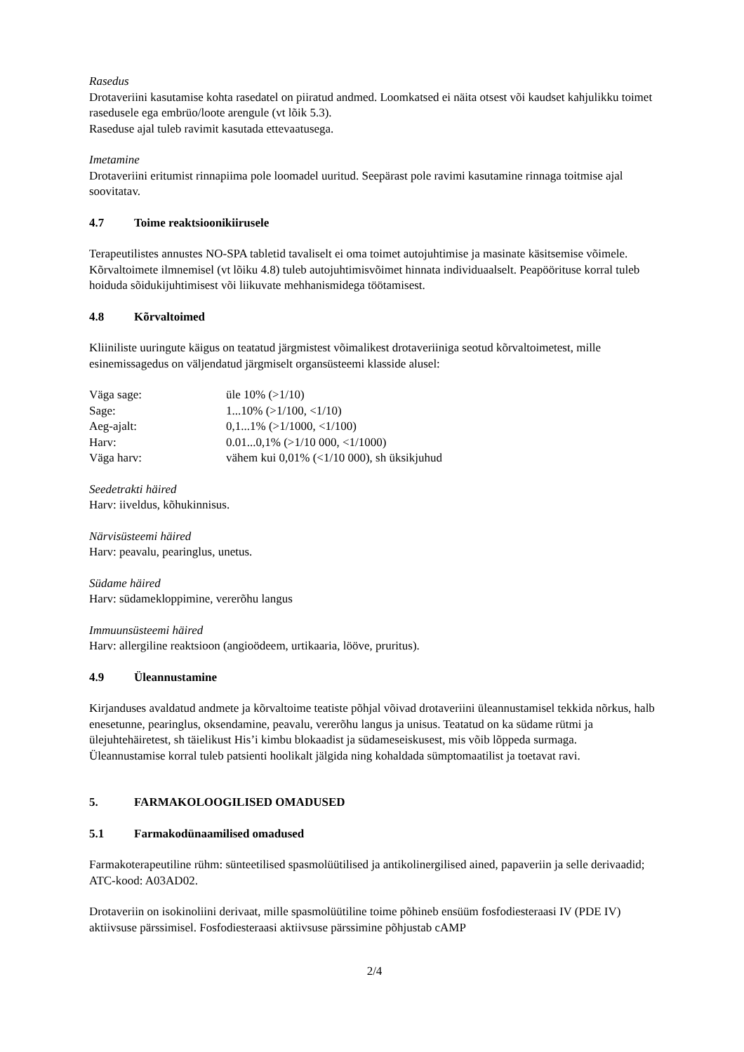Rasedus
Drotaveriini kasutamise kohta rasedatel on piiratud andmed. Loomkatsed ei näita otsest või kaudset kahjulikku toimet rasedusele ega embrüo/loote arengule (vt lõik 5.3).
Raseduse ajal tuleb ravimit kasutada ettevaatusega.
Imetamine
Drotaveriini eritumist rinnapiima pole loomadel uuritud. Seepärast pole ravimi kasutamine rinnaga toitmise ajal soovitatav.
4.7 Toime reaktsioonikiirusele
Terapeutilistes annustes NO-SPA tabletid tavaliselt ei oma toimet autojuhtimise ja masinate käsitsemise võimele. Kõrvaltoimete ilmnemisel (vt lõiku 4.8) tuleb autojuhtimisvõimet hinnata individuaalselt. Peapöörituse korral tuleb hoiduda sõidukijuhtimisest või liikuvate mehhanismidega töötamisest.
4.8 Kõrvaltoimed
Kliiniliste uuringute käigus on teatatud järgmistest võimalikest drotaveriiniga seotud kõrvaltoimetest, mille esinemissagedus on väljendatud järgmiselt organsüsteemi klasside alusel:
| Väga sage: | üle 10% (>1/10) |
| Sage: | 1...10% (>1/100, <1/10) |
| Aeg-ajalt: | 0,1...1% (>1/1000, <1/100) |
| Harv: | 0.01...0,1% (>1/10 000, <1/1000) |
| Väga harv: | vähem kui 0,01% (<1/10 000), sh üksikjuhud |
Seedetrakti häired
Harv: iiveldus, kõhukinnisus.
Närvisüsteemi häired
Harv: peavalu, pearinglus, unetus.
Südame häired
Harv: südamekloppimine, vererõhu langus
Immuunsüsteemi häired
Harv: allergiline reaktsioon (angioödeem, urtikaaria, lööve, pruritus).
4.9 Üleannustamine
Kirjanduses avaldatud andmete ja kõrvaltoime teatiste põhjal võivad drotaveriini üleannustamisel tekkida nõrkus, halb enesetunne, pearinglus, oksendamine, peavalu, vererõhu langus ja unisus. Teatatud on ka südame rütmi ja ülejuhtehäiretest, sh täielikust His’i kimbu blokaadist ja südameseiskusest, mis võib lõppeda surmaga.
Üleannustamise korral tuleb patsienti hoolikalt jälgida ning kohaldada sümptomaatilist ja toetavat ravi.
5. FARMAKOLOOGILISED OMADUSED
5.1 Farmakodünaamilised omadused
Farmakoterapeutiline rühm: sünteetilised spasmolüütilised ja antikolinergilised ained, papaveriin ja selle derivaadid; ATC-kood: A03AD02.
Drotaveriin on isokinoliini derivaat, mille spasmolüütiline toime põhineb ensüüm fosfodiesteraasi IV (PDE IV) aktiivsuse pärssimisel. Fosfodiesteraasi aktiivsuse pärssimine põhjustab cAMP
2/4